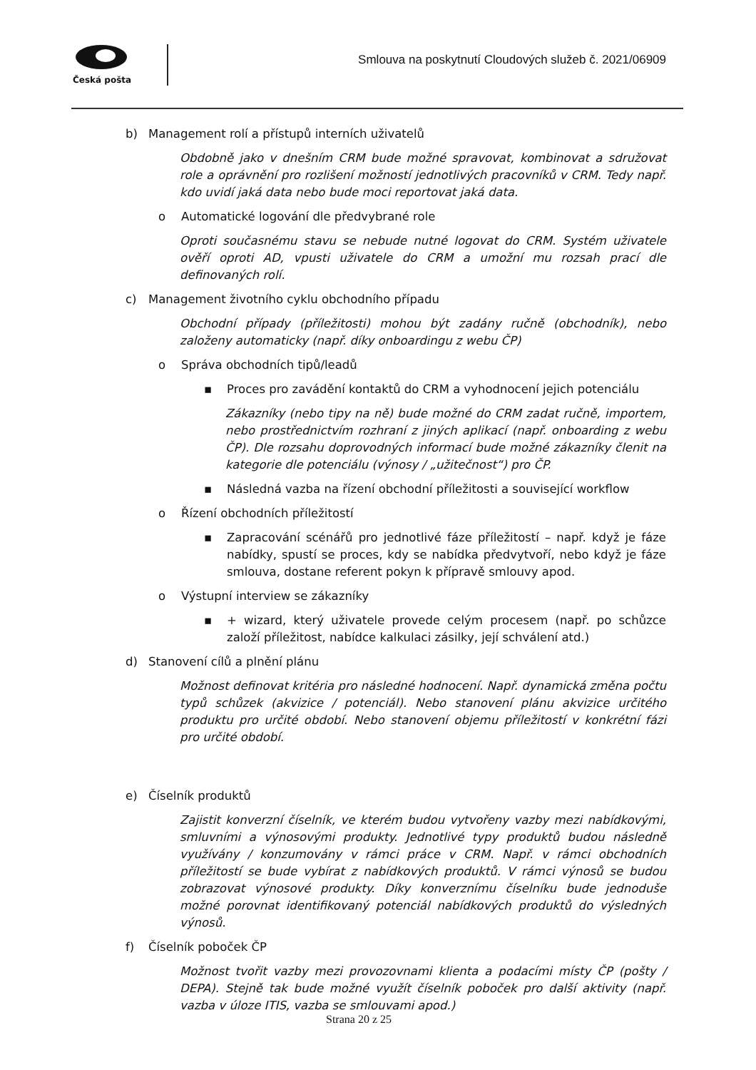Česká pošta
Smlouva na poskytnutí Cloudových služeb č. 2021/06909
b) Management rolí a přístupů interních uživatelů
Obdobně jako v dnešním CRM bude možné spravovat, kombinovat a sdružovat role a oprávnění pro rozlišení možností jednotlivých pracovníků v CRM. Tedy např. kdo uvidí jaká data nebo bude moci reportovat jaká data.
o Automatické logování dle předvybrané role
Oproti současnému stavu se nebude nutné logovat do CRM. Systém uživatele ověří oproti AD, vpusti uživatele do CRM a umožní mu rozsah prací dle definovaných rolí.
c) Management životního cyklu obchodního případu
Obchodní případy (příležitosti) mohou být zadány ručně (obchodník), nebo založeny automaticky (např. díky onboardingu z webu ČP)
o Správa obchodních tipů/leadů
▪ Proces pro zavádění kontaktů do CRM a vyhodnocení jejich potenciálu
Zákazníky (nebo tipy na ně) bude možné do CRM zadat ručně, importem, nebo prostřednictvím rozhraní z jiných aplikací (např. onboarding z webu ČP). Dle rozsahu doprovodných informací bude možné zákazníky členit na kategorie dle potenciálu (výnosy / „užitečnost“) pro ČP.
▪ Následná vazba na řízení obchodní příležitosti a související workflow
o Řízení obchodních příležitostí
▪ Zapracování scénářů pro jednotlivé fáze příležitostí – např. když je fáze nabídky, spustí se proces, kdy se nabídka předvytvoří, nebo když je fáze smlouva, dostane referent pokyn k přípravě smlouvy apod.
o Výstupní interview se zákazníky
▪ + wizard, který uživatele provede celým procesem (např. po schůzce založí příležitost, nabídce kalkulaci zásilky, její schválení atd.)
d) Stanovení cílů a plnění plánu
Možnost definovat kritéria pro následné hodnocení. Např. dynamická změna počtu typů schůzek (akvizice / potenciál). Nebo stanovení plánu akvizice určitého produktu pro určité období. Nebo stanovení objemu příležitostí v konkrétní fázi pro určité období.
e) Číselník produktů
Zajistit konverzní číselník, ve kterém budou vytvořeny vazby mezi nabídkovými, smluvními a výnosovými produkty. Jednotlivé typy produktů budou následně využívány / konzumovány v rámci práce v CRM. Např. v rámci obchodních příležitostí se bude vybírat z nabídkových produktů. V rámci výnosů se budou zobrazovat výnosové produkty. Díky konverznímu číselníku bude jednoduše možné porovnat identifikovaný potenciál nabídkových produktů do výsledných výnosů.
f) Číselník poboček ČP
Možnost tvořit vazby mezi provozovnami klienta a podacími místy ČP (pošty / DEPA). Stejně tak bude možné využít číselník poboček pro další aktivity (např. vazba v úloze ITIS, vazba se smlouvami apod.)
Strana 20 z 25